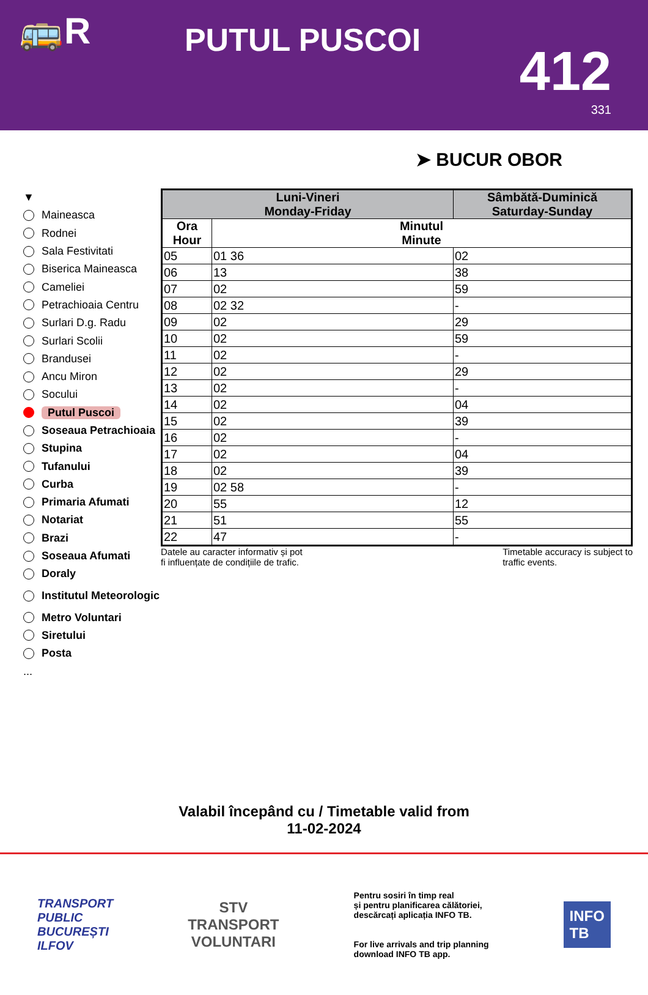🚌R
PUTUL PUSCOI
412
331
➤ BUCUR OBOR
▼
Maineasca
Rodnei
Sala Festivitati
Biserica Maineasca
Cameliei
Petrachioaia Centru
Surlari D.g. Radu
Surlari Scolii
Brandusei
Ancu Miron
Socului
Putul Puscoi
Soseaua Petrachioaia
Stupina
Tufanului
Curba
Primaria Afumati
Notariat
Brazi
Soseaua Afumati
Doraly
Institutul Meteorologic
Metro Voluntari
Siretului
Posta
...
| Luni-Vineri Monday-Friday | | Sâmbătă-Duminică Saturday-Sunday |
| --- | --- | --- |
| Ora Hour | Minutul Minute | |
| 05 | 01 36 | 02 |
| 06 | 13 | 38 |
| 07 | 02 | 59 |
| 08 | 02 32 | - |
| 09 | 02 | 29 |
| 10 | 02 | 59 |
| 11 | 02 | - |
| 12 | 02 | 29 |
| 13 | 02 | - |
| 14 | 02 | 04 |
| 15 | 02 | 39 |
| 16 | 02 | - |
| 17 | 02 | 04 |
| 18 | 02 | 39 |
| 19 | 02 58 | - |
| 20 | 55 | 12 |
| 21 | 51 | 55 |
| 22 | 47 | - |
Datele au caracter informativ și pot
fi influențate de condițiile de trafic.
Timetable accuracy is subject to
traffic events.
Valabil începând cu / Timetable valid from
11-02-2024
TRANSPORT
PUBLIC
BUCUREȘTI
ILFOV
STV
TRANSPORT
VOLUNTARI
Pentru sosiri în timp real
și pentru planificarea călătoriei,
descărcați aplicația INFO TB.
For live arrivals and trip planning
download INFO TB app.
INFO
TB